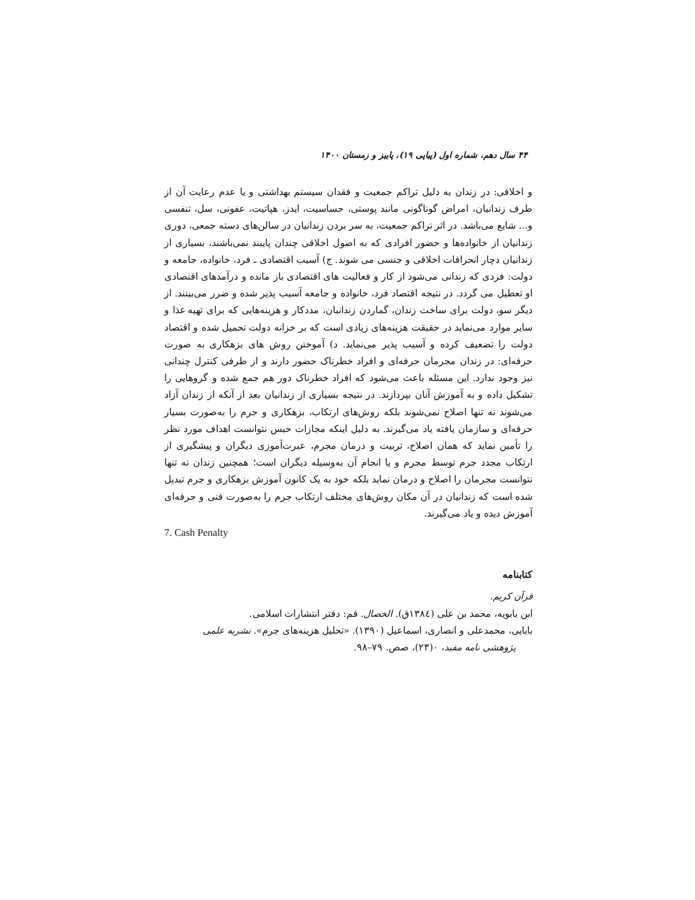۴۴ سال دهم، شماره اول (پیاپی ۱۹)، پاییز و زمستان ۱۴۰۰
و اخلاقی: در زندان به دلیل تراکم جمعیت و فقدان سیستم بهداشتی و یا عدم رعایت آن از طرف زندانیان، امراض گوناگونی مانند پوستی، حساسیت، ایدز، هپاتیت، عفونی، سل، تنفسی و... شایع می‌باشد. در اثر تراکم جمعیت، به سر بردن زندانیان در سالن‌های دسته جمعی، دوری زندانیان از خانواده‌ها و حضور افرادی که به اصول اخلاقی چندان پایبند نمی‌باشند، بسیاری از زندانیان دچار انحرافات اخلاقی و جنسی می شوند. ج) آسیب اقتصادی ـ فرد، خانواده، جامعه و دولت: فردی که زندانی می‌شود از کار و فعالیت های اقتصادی باز مانده و درآمدهای اقتصادی او تعطیل می گردد. در نتیجه اقتصاد فرد، خانواده و جامعه آسیب پذیر شده و ضرر می‌بینند. از دیگر سو، دولت برای ساخت زندان، گماردن زندانبان، مددکار و هزینه‌هایی که برای تهیه غذا و سایر موارد می‌نماید در حقیقت هزینه‌های زیادی است که بر خزانه دولت تحمیل شده و اقتصاد دولت را تضعیف کرده و آسیب پذیر می‌نماید. د) آموختن روش های بزهکاری به صورت حرفه‌ای: در زندان مجرمان حرفه‌ای و افراد خطرناک حضور دارند و از طرفی کنترل چندانی نیز وجود ندارد. این مسئله باعث می‌شود که افراد خطرناک دور هم جمع شده و گروهایی را تشکیل داده و به آموزش آنان بپردازند. در نتیجه بسیاری از زندانیان بعد از آنکه از زندان آزاد می‌شوند نه تنها اصلاح نمی‌شوند بلکه روش‌های ارتکاب، بزهکاری و جرم را به‌صورت بسیار حرفه‌ای و سازمان یافته یاد می‌گیرند. به دلیل اینکه مجازات حبس نتوانست اهداف مورد نظر را تأمین نماید که همان اصلاح، تربیت و درمان مجرم، عبرت‌آموزی دیگران و پیشگیری از ارتکاب مجدد جرم توسط مجرم و یا انجام آن به‌وسیله دیگران است؛ همچنین زندان نه تنها نتوانست مجرمان را اصلاح و درمان نماید بلکه خود به یک کانون آموزش بزهکاری و جرم تبدیل شده است که زندانیان در آن مکان روش‌های مختلف ارتکاب جرم را به‌صورت فنی و حرفه‌ای آموزش دیده و یاد می‌گیرند.
7. Cash Penalty
کتابنامه
قرآن کریم.
ابن بابویه، محمد بن علی (۱۳۸٤ق). الخصال. قم: دفتر انتشارات اسلامی.
بابایی، محمدعلی و انصاری، اسماعیل (۱۳۹۰). «تحلیل هزینه‌های جرم». نشریه علمی
پژوهشی نامه مفید، ۰(۲۳)، صص. ۷۹–۹۸.